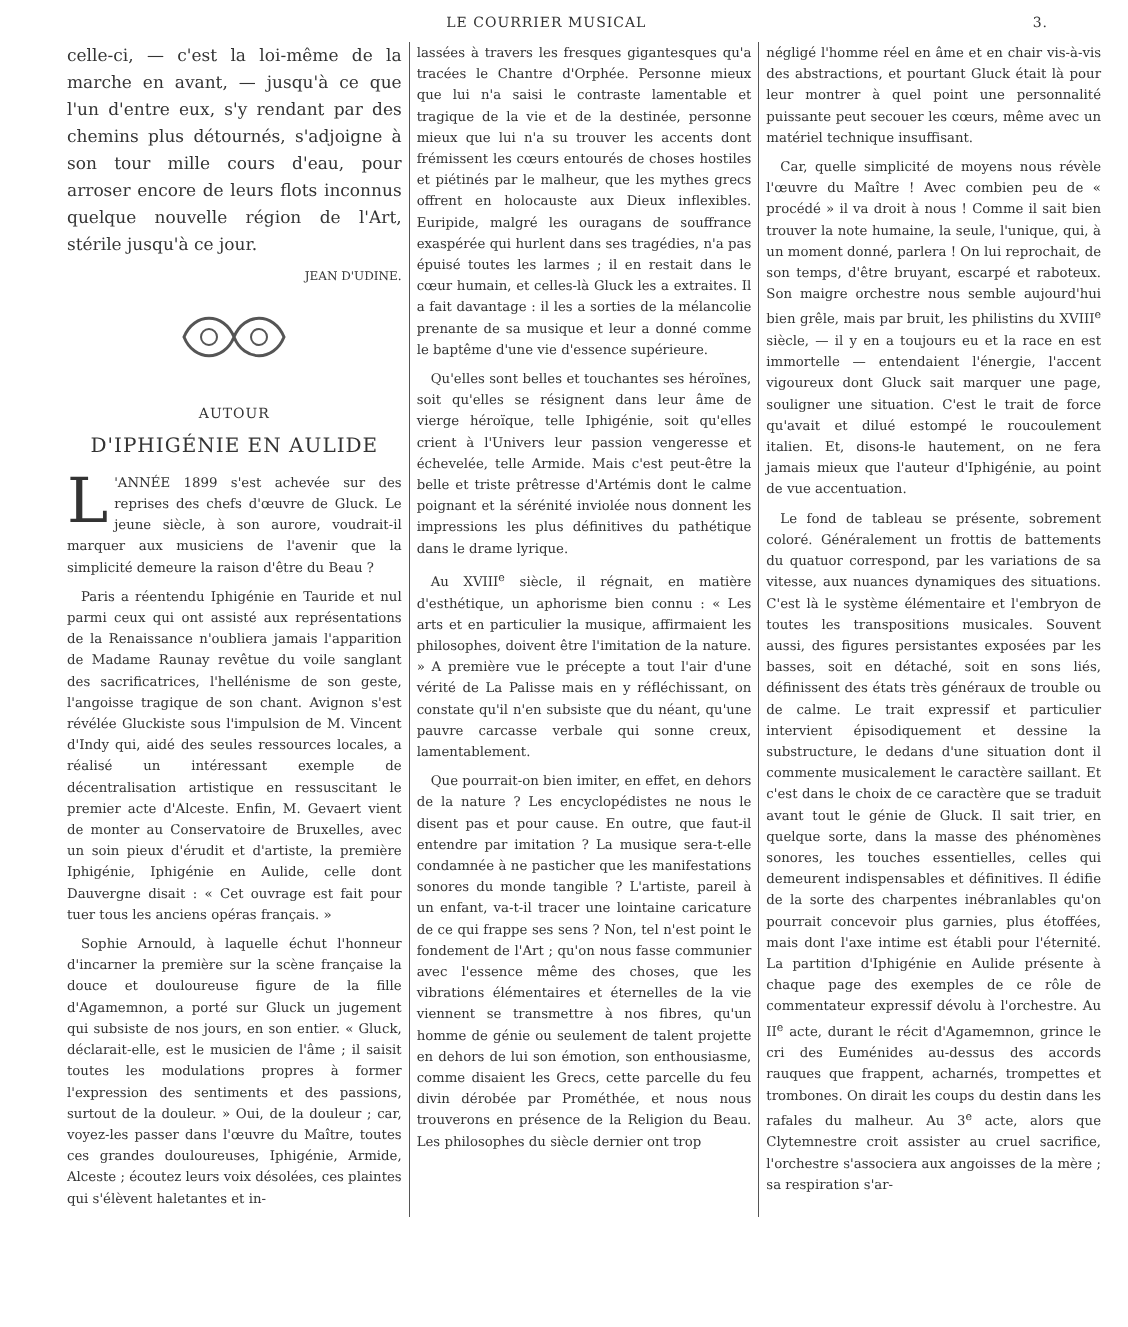LE COURRIER MUSICAL 3.
celle-ci, — c'est la loi-même de la marche en avant, — jusqu'à ce que l'un d'entre eux, s'y rendant par des chemins plus détournés, s'adjoigne à son tour mille cours d'eau, pour arroser encore de leurs flots inconnus quelque nouvelle région de l'Art, stérile jusqu'à ce jour.
JEAN D'UDINE.
AUTOUR
D'IPHIGÉNIE EN AULIDE
L 'ANNÉE 1899 s'est achevée sur des reprises des chefs d'œuvre de Gluck. Le jeune siècle, à son aurore, voudrait-il marquer aux musiciens de l'avenir que la simplicité demeure la raison d'être du Beau ?
Paris a réentendu Iphigénie en Tauride et nul parmi ceux qui ont assisté aux représentations de la Renaissance n'oubliera jamais l'apparition de Madame Raunay revêtue du voile sanglant des sacrificatrices, l'hellénisme de son geste, l'angoisse tragique de son chant. Avignon s'est révélée Gluckiste sous l'impulsion de M. Vincent d'Indy qui, aidé des seules ressources locales, a réalisé un intéressant exemple de décentralisation artistique en ressuscitant le premier acte d'Alceste. Enfin, M. Gevaert vient de monter au Conservatoire de Bruxelles, avec un soin pieux d'érudit et d'artiste, la première Iphigénie, Iphigénie en Aulide, celle dont Dauvergne disait : « Cet ouvrage est fait pour tuer tous les anciens opéras français. »
Sophie Arnould, à laquelle échut l'honneur d'incarner la première sur la scène française la douce et douloureuse figure de la fille d'Agamemnon, a porté sur Gluck un jugement qui subsiste de nos jours, en son entier. « Gluck, déclarait-elle, est le musicien de l'âme ; il saisit toutes les modulations propres à former l'expression des sentiments et des passions, surtout de la douleur. » Oui, de la douleur ; car, voyez-les passer dans l'œuvre du Maître, toutes ces grandes douloureuses, Iphigénie, Armide, Alceste ; écoutez leurs voix désolées, ces plaintes qui s'élèvent haletantes et in-
lassées à travers les fresques gigantesques qu'a tracées le Chantre d'Orphée. Personne mieux que lui n'a saisi le contraste lamentable et tragique de la vie et de la destinée, personne mieux que lui n'a su trouver les accents dont frémissent les cœurs entourés de choses hostiles et piétinés par le malheur, que les mythes grecs offrent en holocauste aux Dieux inflexibles. Euripide, malgré les ouragans de souffrance exaspérée qui hurlent dans ses tragédies, n'a pas épuisé toutes les larmes ; il en restait dans le cœur humain, et celles-là Gluck les a extraites. Il a fait davantage : il les a sorties de la mélancolie prenante de sa musique et leur a donné comme le baptême d'une vie d'essence supérieure.
Qu'elles sont belles et touchantes ses héroïnes, soit qu'elles se résignent dans leur âme de vierge héroïque, telle Iphigénie, soit qu'elles crient à l'Univers leur passion vengeresse et échevelée, telle Armide. Mais c'est peut-être la belle et triste prêtresse d'Artémis dont le calme poignant et la sérénité inviolée nous donnent les impressions les plus définitives du pathétique dans le drame lyrique.
Au XVIII<sup>e</sup> siècle, il régnait, en matière d'esthétique, un aphorisme bien connu : « Les arts et en particulier la musique, affirmaient les philosophes, doivent être l'imitation de la nature. » A première vue le précepte a tout l'air d'une vérité de La Palisse mais en y réfléchissant, on constate qu'il n'en subsiste que du néant, qu'une pauvre carcasse verbale qui sonne creux, lamentablement.
Que pourrait-on bien imiter, en effet, en dehors de la nature ? Les encyclopédistes ne nous le disent pas et pour cause. En outre, que faut-il entendre par imitation ? La musique sera-t-elle condamnée à ne pasticher que les manifestations sonores du monde tangible ? L'artiste, pareil à un enfant, va-t-il tracer une lointaine caricature de ce qui frappe ses sens ? Non, tel n'est point le fondement de l'Art ; qu'on nous fasse communier avec l'essence même des choses, que les vibrations élémentaires et éternelles de la vie viennent se transmettre à nos fibres, qu'un homme de génie ou seulement de talent projette en dehors de lui son émotion, son enthousiasme, comme disaient les Grecs, cette parcelle du feu divin dérobée par Prométhée, et nous nous trouverons en présence de la Religion du Beau. Les philosophes du siècle dernier ont trop
négligé l'homme réel en âme et en chair vis-à-vis des abstractions, et pourtant Gluck était là pour leur montrer à quel point une personnalité puissante peut secouer les cœurs, même avec un matériel technique insuffisant.
Car, quelle simplicité de moyens nous révèle l'œuvre du Maître ! Avec combien peu de « procédé » il va droit à nous ! Comme il sait bien trouver la note humaine, la seule, l'unique, qui, à un moment donné, parlera ! On lui reprochait, de son temps, d'être bruyant, escarpé et raboteux. Son maigre orchestre nous semble aujourd'hui bien grêle, mais par bruit, les philistins du XVIII<sup>e</sup> siècle, — il y en a toujours eu et la race en est immortelle — entendaient l'énergie, l'accent vigoureux dont Gluck sait marquer une page, souligner une situation. C'est le trait de force qu'avait et dilué estompé le roucoulement italien. Et, disons-le hautement, on ne fera jamais mieux que l'auteur d'Iphigénie, au point de vue accentuation.
Le fond de tableau se présente, sobrement coloré. Généralement un frottis de battements du quatuor correspond, par les variations de sa vitesse, aux nuances dynamiques des situations. C'est là le système élémentaire et l'embryon de toutes les transpositions musicales. Souvent aussi, des figures persistantes exposées par les basses, soit en détaché, soit en sons liés, définissent des états très généraux de trouble ou de calme. Le trait expressif et particulier intervient épisodiquement et dessine la substructure, le dedans d'une situation dont il commente musicalement le caractère saillant. Et c'est dans le choix de ce caractère que se traduit avant tout le génie de Gluck. Il sait trier, en quelque sorte, dans la masse des phénomènes sonores, les touches essentielles, celles qui demeurent indispensables et définitives. Il édifie de la sorte des charpentes inébranlables qu'on pourrait concevoir plus garnies, plus étoffées, mais dont l'axe intime est établi pour l'éternité. La partition d'Iphigénie en Aulide présente à chaque page des exemples de ce rôle de commentateur expressif dévolu à l'orchestre. Au II<sup>e</sup> acte, durant le récit d'Agamemnon, grince le cri des Euménides au-dessus des accords rauques que frappent, acharnés, trompettes et trombones. On dirait les coups du destin dans les rafales du malheur. Au 3<sup>e</sup> acte, alors que Clytemnestre croit assister au cruel sacrifice, l'orchestre s'associera aux angoisses de la mère ; sa respiration s'ar-